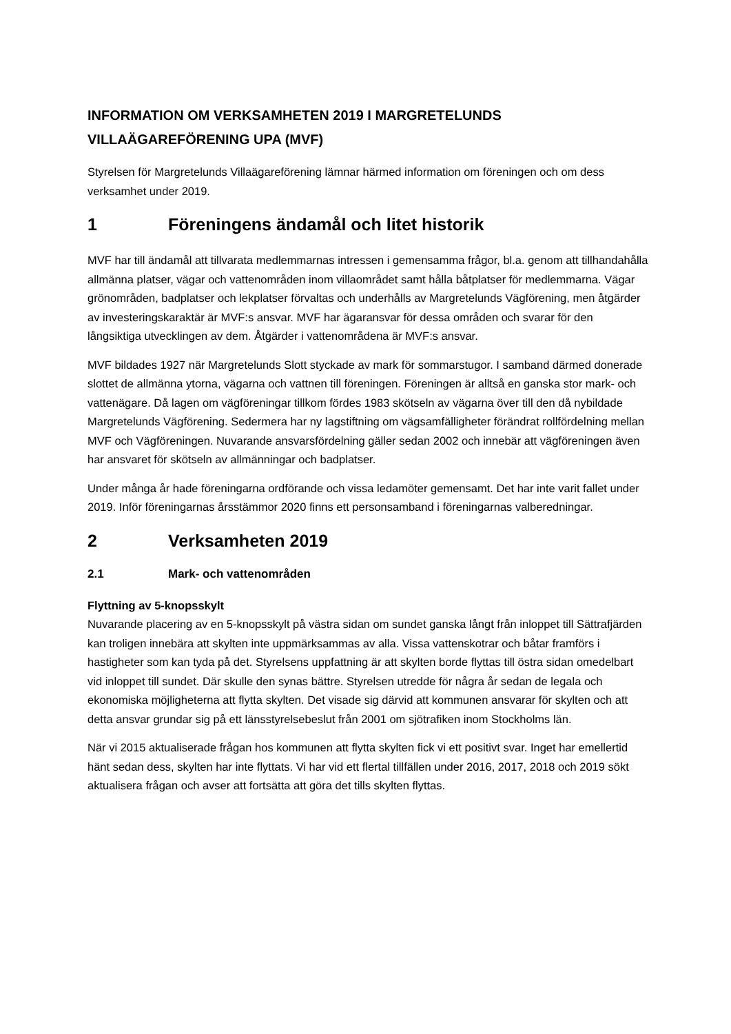INFORMATION OM VERKSAMHETEN 2019 I MARGRETELUNDS VILLAÄGAREFÖRENING UPA (MVF)
Styrelsen för Margretelunds Villaägareförening lämnar härmed information om föreningen och om dess verksamhet under 2019.
1 Föreningens ändamål och litet historik
MVF har till ändamål att tillvarata medlemmarnas intressen i gemensamma frågor, bl.a. genom att tillhandahålla allmänna platser, vägar och vattenområden inom villaområdet samt hålla båtplatser för medlemmarna. Vägar grönområden, badplatser och lekplatser förvaltas och underhålls av Margretelunds Vägförening, men åtgärder av investeringskaraktär är MVF:s ansvar. MVF har ägaransvar för dessa områden och svarar för den långsiktiga utvecklingen av dem. Åtgärder i vattenområdena är MVF:s ansvar.
MVF bildades 1927 när Margretelunds Slott styckade av mark för sommarstugor. I samband därmed donerade slottet de allmänna ytorna, vägarna och vattnen till föreningen. Föreningen är alltså en ganska stor mark- och vattenägare. Då lagen om vägföreningar tillkom fördes 1983 skötseln av vägarna över till den då nybildade Margretelunds Vägförening. Sedermera har ny lagstiftning om vägsamfälligheter förändrat rollfördelning mellan MVF och Vägföreningen. Nuvarande ansvarsfördelning gäller sedan 2002 och innebär att vägföreningen även har ansvaret för skötseln av allmänningar och badplatser.
Under många år hade föreningarna ordförande och vissa ledamöter gemensamt. Det har inte varit fallet under 2019. Inför föreningarnas årsstämmor 2020 finns ett personsamband i föreningarnas valberedningar.
2 Verksamheten 2019
2.1 Mark- och vattenområden
Flyttning av 5-knopsskylt
Nuvarande placering av en 5-knopsskylt på västra sidan om sundet ganska långt från inloppet till Sättrafjärden kan troligen innebära att skylten inte uppmärksammas av alla. Vissa vattenskotrar och båtar framförs i hastigheter som kan tyda på det. Styrelsens uppfattning är att skylten borde flyttas till östra sidan omedelbart vid inloppet till sundet. Där skulle den synas bättre. Styrelsen utredde för några år sedan de legala och ekonomiska möjligheterna att flytta skylten. Det visade sig därvid att kommunen ansvarar för skylten och att detta ansvar grundar sig på ett länsstyrelsebeslut från 2001 om sjötrafiken inom Stockholms län.
När vi 2015 aktualiserade frågan hos kommunen att flytta skylten fick vi ett positivt svar. Inget har emellertid hänt sedan dess, skylten har inte flyttats. Vi har vid ett flertal tillfällen under 2016, 2017, 2018 och 2019 sökt aktualisera frågan och avser att fortsätta att göra det tills skylten flyttas.